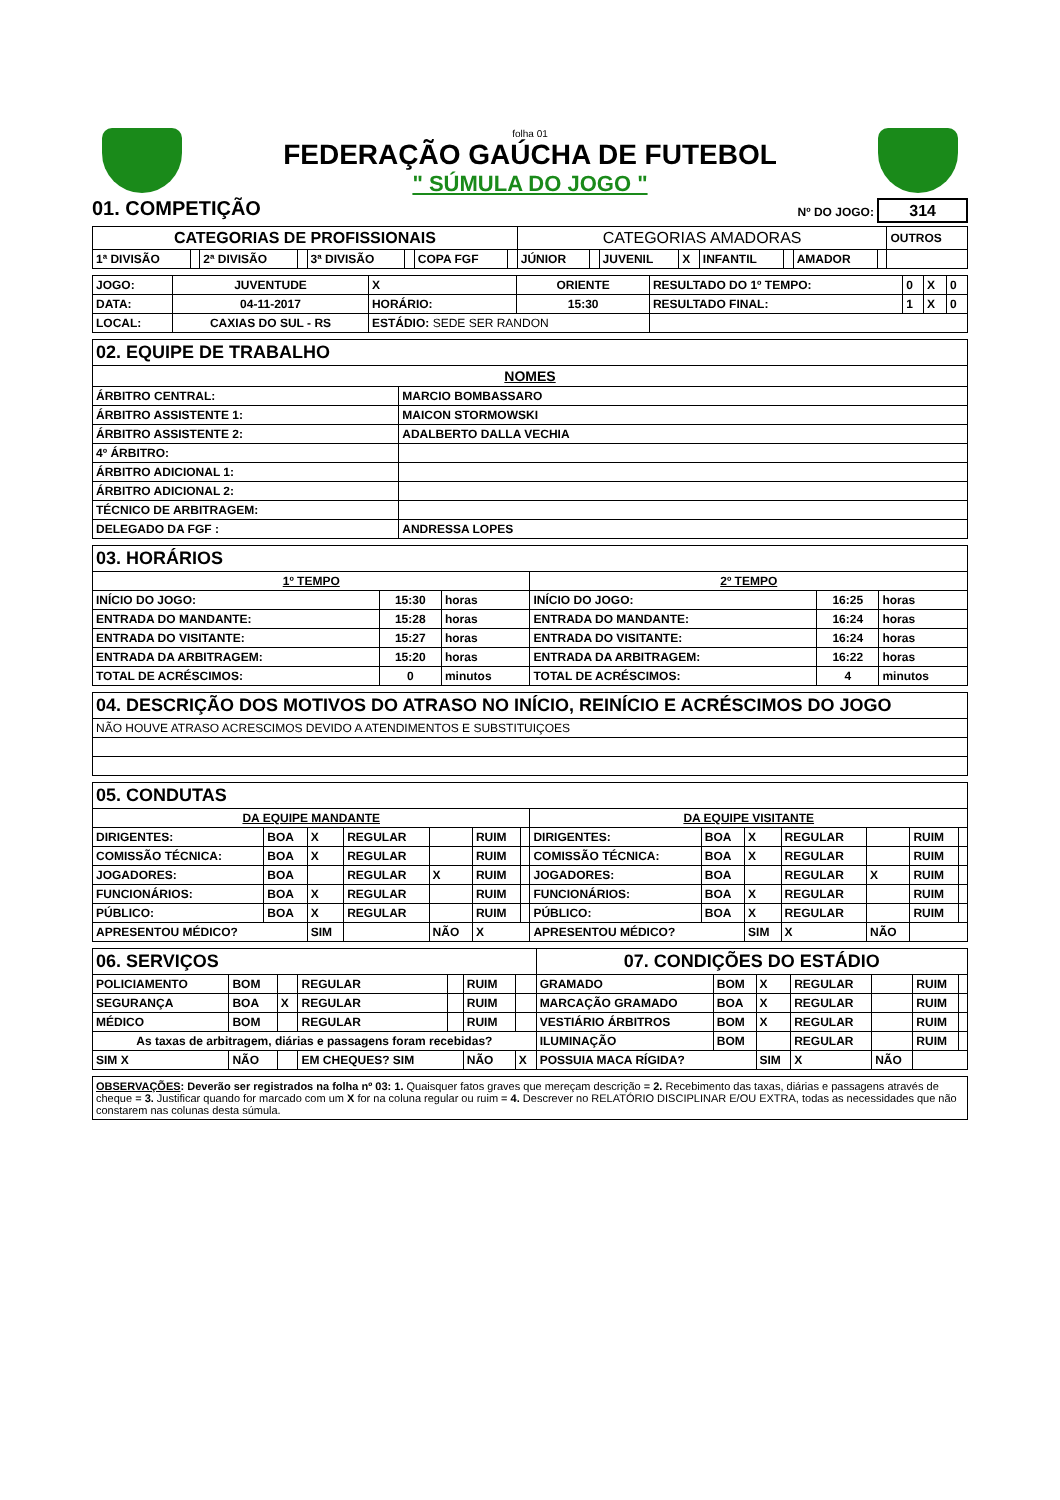folha 01
FEDERAÇÃO GAÚCHA DE FUTEBOL
" SÚMULA DO JOGO "
01. COMPETIÇÃO Nº DO JOGO: 314
| CATEGORIAS DE PROFISSIONAIS | | | | | | | | CATEGORIAS AMADORAS | | | | | | | | OUTROS |
| 1ª DIVISÃO | | 2ª DIVISÃO | | 3ª DIVISÃO | | COPA FGF | | JÚNIOR | | JUVENIL | X | INFANTIL | | AMADOR | | |
| JOGO: | JUVENTUDE | X | ORIENTE | RESULTADO DO 1º TEMPO: | 0 | X | 0 |
| DATA: | 04-11-2017 | HORÁRIO: | 15:30 | RESULTADO FINAL: | 1 | X | 0 |
| LOCAL: | CAXIAS DO SUL - RS | ESTÁDIO: SEDE SER RANDON | | | | | |
| 02. EQUIPE DE TRABALHO | |
| --- | --- |
| NOMES | |
| ÁRBITRO CENTRAL: | MARCIO BOMBASSARO |
| ÁRBITRO ASSISTENTE 1: | MAICON STORMOWSKI |
| ÁRBITRO ASSISTENTE 2: | ADALBERTO DALLA VECHIA |
| 4º ÁRBITRO: | |
| ÁRBITRO ADICIONAL 1: | |
| ÁRBITRO ADICIONAL 2: | |
| TÉCNICO DE ARBITRAGEM: | |
| DELEGADO DA FGF : | ANDRESSA LOPES |
| 03. HORÁRIOS | | | | | |
| --- | --- | --- | --- | --- | --- |
| 1º TEMPO | | | 2º TEMPO | | |
| INÍCIO DO JOGO: | 15:30 | horas | INÍCIO DO JOGO: | 16:25 | horas |
| ENTRADA DO MANDANTE: | 15:28 | horas | ENTRADA DO MANDANTE: | 16:24 | horas |
| ENTRADA DO VISITANTE: | 15:27 | horas | ENTRADA DO VISITANTE: | 16:24 | horas |
| ENTRADA DA ARBITRAGEM: | 15:20 | horas | ENTRADA DA ARBITRAGEM: | 16:22 | horas |
| TOTAL DE ACRÉSCIMOS: | 0 | minutos | TOTAL DE ACRÉSCIMOS: | 4 | minutos |
| 04. DESCRIÇÃO DOS MOTIVOS DO ATRASO NO INÍCIO, REINÍCIO E ACRÉSCIMOS DO JOGO |
| --- |
| NÃO HOUVE ATRASO ACRESCIMOS DEVIDO A ATENDIMENTOS E SUBSTITUIÇOES |
| 05. CONDUTAS | | | | | | | | | | | | | |
| --- | --- | --- | --- | --- | --- | --- | --- | --- | --- | --- | --- | --- | --- |
| DA EQUIPE MANDANTE | | | | | | | DA EQUIPE VISITANTE | | | | | | |
| DIRIGENTES: | BOA | X | REGULAR | | RUIM | | DIRIGENTES: | BOA | X | REGULAR | | RUIM | |
| COMISSÃO TÉCNICA: | BOA | X | REGULAR | | RUIM | | COMISSÃO TÉCNICA: | BOA | X | REGULAR | | RUIM | |
| JOGADORES: | BOA | | REGULAR | X | RUIM | | JOGADORES: | BOA | | REGULAR | X | RUIM | |
| FUNCIONÁRIOS: | BOA | X | REGULAR | | RUIM | | FUNCIONÁRIOS: | BOA | X | REGULAR | | RUIM | |
| PÚBLICO: | BOA | X | REGULAR | | RUIM | | PÚBLICO: | BOA | X | REGULAR | | RUIM | |
| APRESENTOU MÉDICO? | | SIM | | NÃO | X | | APRESENTOU MÉDICO? | | SIM | X | NÃO | | |
| 06. SERVIÇOS | | | | | | | 07. CONDIÇÕES DO ESTÁDIO | | | | | | |
| --- | --- | --- | --- | --- | --- | --- | --- | --- | --- | --- | --- | --- | --- |
| POLICIAMENTO | BOM | | REGULAR | | RUIM | | GRAMADO | BOM | X | REGULAR | | RUIM | |
| SEGURANÇA | BOA | X | REGULAR | | RUIM | | MARCAÇÃO GRAMADO | BOA | X | REGULAR | | RUIM | |
| MÉDICO | BOM | | REGULAR | | RUIM | | VESTIÁRIO ÁRBITROS | BOM | X | REGULAR | | RUIM | |
| As taxas de arbitragem, diárias e passagens foram recebidas? | | | | | | | ILUMINAÇÃO | BOM | | REGULAR | | RUIM | |
| SIM X | NÃO | | EM CHEQUES? SIM | | NÃO | X | POSSUIA MACA RÍGIDA? | | SIM | X | NÃO | | |
OBSERVAÇÕES: Deverão ser registrados na folha nº 03: 1. Quaisquer fatos graves que mereçam descrição = 2. Recebimento das taxas, diárias e passagens através de cheque = 3. Justificar quando for marcado com um X for na coluna regular ou ruim = 4. Descrever no RELATÓRIO DISCIPLINAR E/OU EXTRA, todas as necessidades que não constarem nas colunas desta súmula.